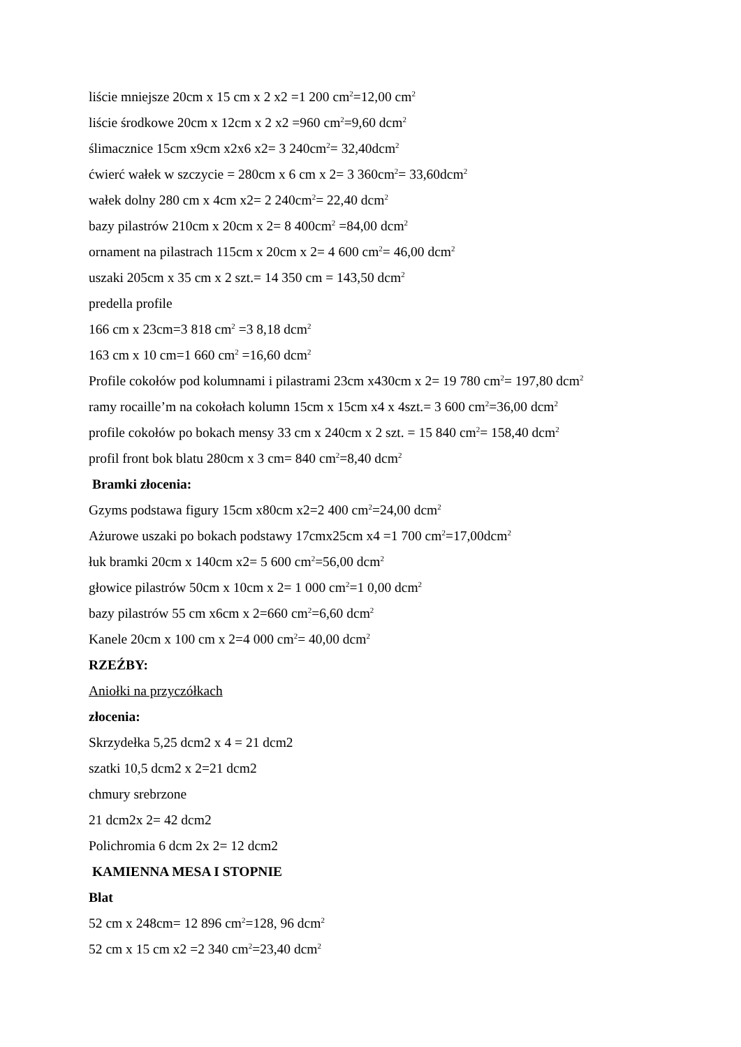liście mniejsze 20cm x 15 cm x 2 x2 =1 200 cm<sup>2</sup>=12,00 cm<sup>2</sup>
liście środkowe 20cm x 12cm x 2 x2 =960 cm<sup>2</sup>=9,60 dcm<sup>2</sup>
ślimacznice 15cm x9cm x2x6 x2= 3 240cm<sup>2</sup>= 32,40dcm<sup>2</sup>
ćwierć wałek w szczycie = 280cm x 6 cm x 2= 3 360cm<sup>2</sup>= 33,60dcm<sup>2</sup>
wałek dolny 280 cm x 4cm x2= 2 240cm<sup>2</sup>= 22,40 dcm<sup>2</sup>
bazy pilastrów 210cm x 20cm x 2= 8 400cm<sup>2</sup> =84,00 dcm<sup>2</sup>
ornament na pilastrach 115cm x 20cm x 2= 4 600 cm<sup>2</sup>= 46,00 dcm<sup>2</sup>
uszaki 205cm x 35 cm x 2 szt.= 14 350 cm = 143,50 dcm<sup>2</sup>
predella profile
166 cm x 23cm=3 818 cm<sup>2</sup> =3 8,18 dcm<sup>2</sup>
163 cm x 10 cm=1 660 cm<sup>2</sup> =16,60 dcm<sup>2</sup>
Profile cokołów pod kolumnami i pilastrami 23cm x430cm x 2= 19 780 cm<sup>2</sup>= 197,80 dcm<sup>2</sup>
ramy rocaille’m na cokołach kolumn 15cm x 15cm x4 x 4szt.= 3 600 cm<sup>2</sup>=36,00 dcm<sup>2</sup>
profile cokołów po bokach mensy 33 cm x 240cm x 2 szt. = 15 840 cm<sup>2</sup>= 158,40 dcm<sup>2</sup>
profil front bok blatu 280cm x 3 cm= 840 cm<sup>2</sup>=8,40 dcm<sup>2</sup>
Bramki złocenia:
Gzyms podstawa figury 15cm x80cm x2=2 400 cm<sup>2</sup>=24,00 dcm<sup>2</sup>
Ażurowe uszaki po bokach podstawy 17cmx25cm x4 =1 700 cm<sup>2</sup>=17,00dcm<sup>2</sup>
łuk bramki 20cm x 140cm x2= 5 600 cm<sup>2</sup>=56,00 dcm<sup>2</sup>
głowice pilastrów 50cm x 10cm x 2= 1 000 cm<sup>2</sup>=1 0,00 dcm<sup>2</sup>
bazy pilastrów 55 cm x6cm x 2=660 cm<sup>2</sup>=6,60 dcm<sup>2</sup>
Kanele 20cm x 100 cm x 2=4 000 cm<sup>2</sup>= 40,00 dcm<sup>2</sup>
RZEŹBY:
Aniołki na przyczółkach
złocenia:
Skrzydełka 5,25 dcm2 x 4 = 21 dcm2
szatki 10,5 dcm2 x 2=21 dcm2
chmury srebrzone
21 dcm2x 2= 42 dcm2
Polichromia 6 dcm 2x 2= 12 dcm2
KAMIENNA MESA I STOPNIE
Blat
52 cm x 248cm= 12 896 cm<sup>2</sup>=128, 96 dcm<sup>2</sup>
52 cm x 15 cm x2 =2 340 cm<sup>2</sup>=23,40 dcm<sup>2</sup>